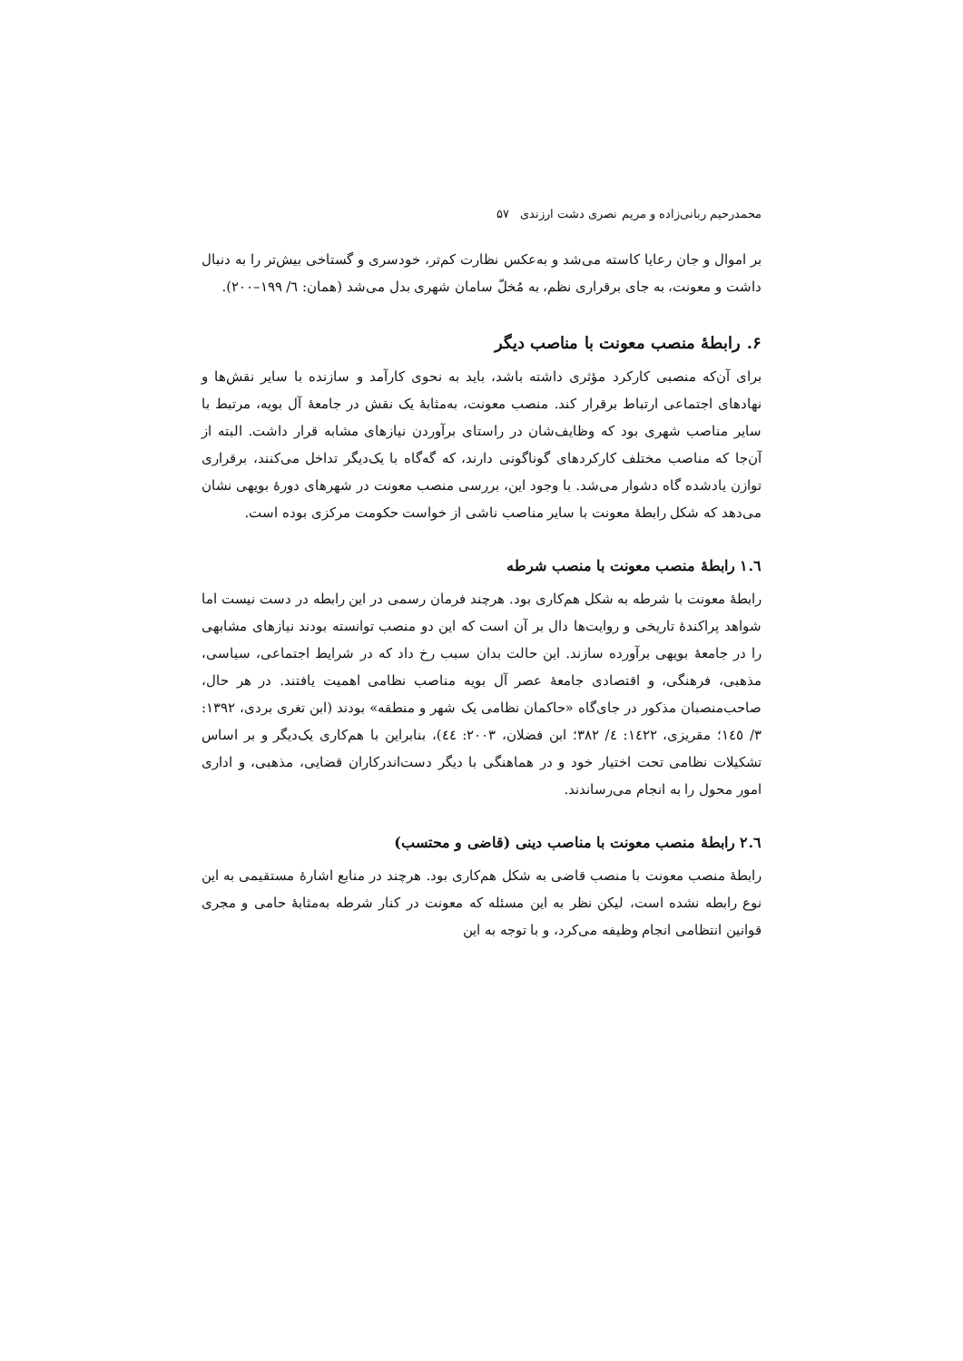محمدرحیم ربانی‌زاده و مریم نصری دشت ارزندی ۵۷
بر اموال و جان رعایا کاسته می‌شد و به‌عکس نظارت کم‌تر، خودسری و گستاخی بیش‌تر را به دنبال داشت و معونت، به جای برقراری نظم، به مُخلّ سامان شهری بدل می‌شد (همان: ٦/ ١٩٩–٢٠٠).
۶. رابطهٔ منصب معونت با مناصب دیگر
برای آن‌که منصبی کارکرد مؤثری داشته باشد، باید به نحوی کارآمد و سازنده با سایر نقش‌ها و نهادهای اجتماعی ارتباط برقرار کند. منصب معونت، به‌مثابهٔ یک نقش در جامعهٔ آل بویه، مرتبط با سایر مناصب شهری بود که وظایف‌شان در راستای برآوردن نیازهای مشابه قرار داشت. البته از آن‌جا که مناصب مختلف کارکردهای گوناگونی دارند، که گه‌گاه با یک‌دیگر تداخل می‌کنند، برقراری توازن یادشده گاه دشوار می‌شد. با وجود این، بررسی منصب معونت در شهرهای دورهٔ بویهی نشان می‌دهد که شکل رابطهٔ معونت با سایر مناصب ناشی از خواست حکومت مرکزی بوده است.
١.٦ رابطهٔ منصب معونت با منصب شرطه
رابطهٔ معونت با شرطه به شکل هم‌کاری بود. هرچند فرمان رسمی در این رابطه در دست نیست اما شواهد پراکندهٔ تاریخی و روایت‌ها دال بر آن است که این دو منصب توانسته بودند نیازهای مشابهی را در جامعهٔ بویهی برآورده سازند. این حالت بدان سبب رخ داد که در شرایط اجتماعی، سیاسی، مذهبی، فرهنگی، و اقتصادی جامعهٔ عصر آل بویه مناصب نظامی اهمیت یافتند. در هر حال، صاحب‌منصبان مذکور در جای‌گاه «حاکمان نظامی یک شهر و منطقه» بودند (ابن تغری بردی، ١٣٩٢: ٣/ ١٤٥؛ مقریزی، ١٤٢٢: ٤/ ٣٨٢؛ ابن فضلان، ٢٠٠٣: ٤٤)، بنابراین با هم‌کاری یک‌دیگر و بر اساس تشکیلات نظامی تحت اختیار خود و در هماهنگی با دیگر دست‌اندرکاران قضایی، مذهبی، و اداری امور محول را به انجام می‌رساندند.
٢.٦ رابطهٔ منصب معونت با مناصب دینی (قاضی و محتسب)
رابطهٔ منصب معونت با منصب قاضی به شکل هم‌کاری بود. هرچند در منابع اشارهٔ مستقیمی به این نوع رابطه نشده است، لیکن نظر به این مسئله که معونت در کنار شرطه به‌مثابهٔ حامی و مجری قوانین انتظامی انجام وظیفه می‌کرد، و با توجه به این